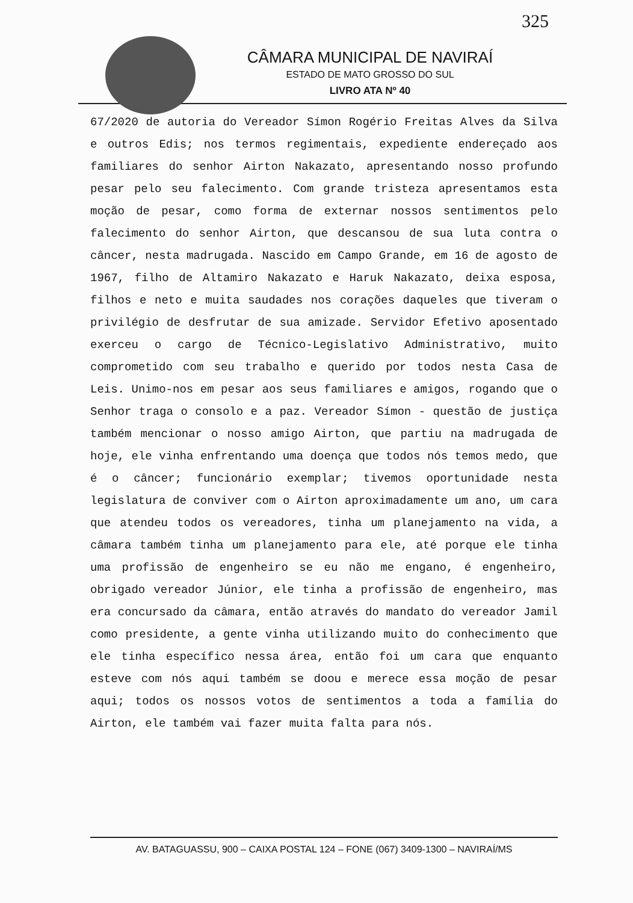325
CÂMARA MUNICIPAL DE NAVIRAÍ
ESTADO DE MATO GROSSO DO SUL
LIVRO ATA Nº 40
67/2020 de autoria do Vereador Símon Rogério Freitas Alves da Silva e outros Edis; nos termos regimentais, expediente endereçado aos familiares do senhor Airton Nakazato, apresentando nosso profundo pesar pelo seu falecimento. Com grande tristeza apresentamos esta moção de pesar, como forma de externar nossos sentimentos pelo falecimento do senhor Airton, que descansou de sua luta contra o câncer, nesta madrugada. Nascido em Campo Grande, em 16 de agosto de 1967, filho de Altamiro Nakazato e Haruk Nakazato, deixa esposa, filhos e neto e muita saudades nos corações daqueles que tiveram o privilégio de desfrutar de sua amizade. Servidor Efetivo aposentado exerceu o cargo de Técnico-Legislativo Administrativo, muito comprometido com seu trabalho e querido por todos nesta Casa de Leis. Unimo-nos em pesar aos seus familiares e amigos, rogando que o Senhor traga o consolo e a paz. Vereador Símon - questão de justiça também mencionar o nosso amigo Airton, que partiu na madrugada de hoje, ele vinha enfrentando uma doença que todos nós temos medo, que é o câncer; funcionário exemplar; tivemos oportunidade nesta legislatura de conviver com o Airton aproximadamente um ano, um cara que atendeu todos os vereadores, tinha um planejamento na vida, a câmara também tinha um planejamento para ele, até porque ele tinha uma profissão de engenheiro se eu não me engano, é engenheiro, obrigado vereador Júnior, ele tinha a profissão de engenheiro, mas era concursado da câmara, então através do mandato do vereador Jamil como presidente, a gente vinha utilizando muito do conhecimento que ele tinha específico nessa área, então foi um cara que enquanto esteve com nós aqui também se doou e merece essa moção de pesar aqui; todos os nossos votos de sentimentos a toda a família do Airton, ele também vai fazer muita falta para nós.
AV. BATAGUASSU, 900 – CAIXA POSTAL 124 – FONE (067) 3409-1300 – NAVIRAÍ/MS